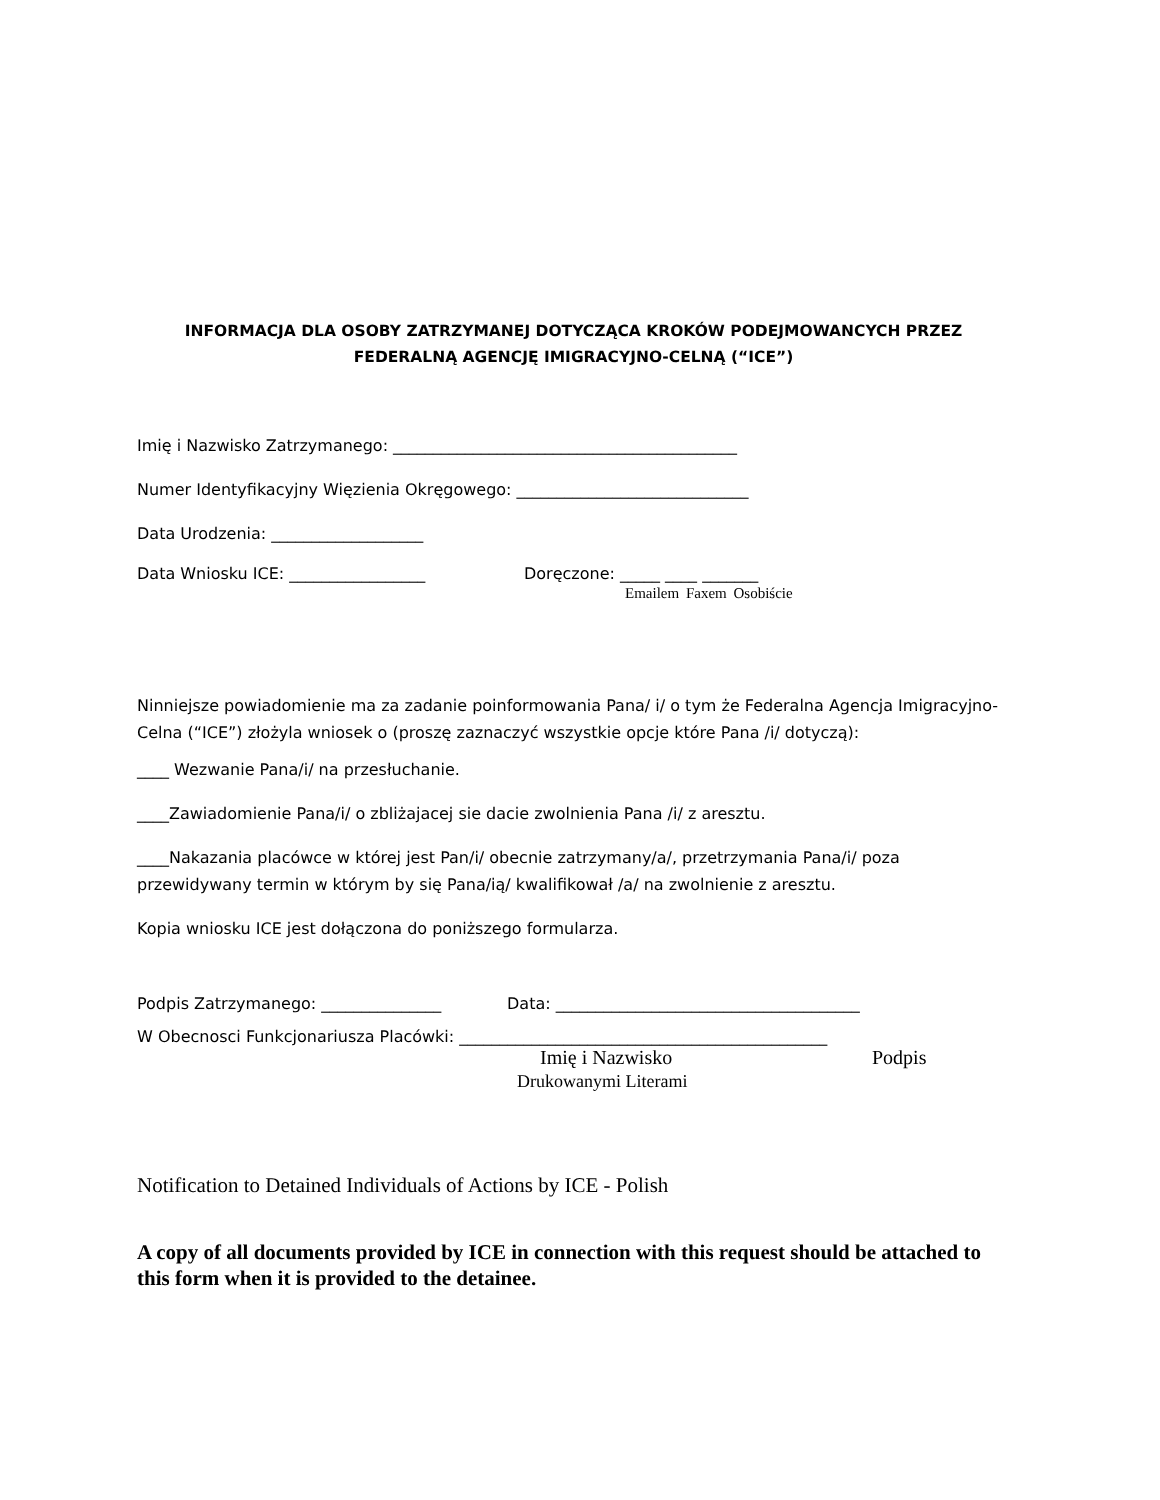INFORMACJA DLA OSOBY ZATRZYMANEJ DOTYCZĄCA KROKÓW PODEJMOWANCYCH PRZEZ
FEDERALNĄ AGENCJĘ IMIGRACYJNO-CELNĄ (“ICE”)
Imię i Nazwisko Zatrzymanego: ___________________________________________
Numer Identyfikacyjny Więzienia Okręgowego: _____________________________
Data Urodzenia: ___________________
Data Wniosku ICE: _________________ Doręczone: _____ ____ _______
Emailem Faxem Osobiście
Ninniejsze powiadomienie ma za zadanie poinformowania Pana/ i/ o tym że Federalna Agencja Imigracyjno-Celna (“ICE”) złożyla wniosek o (proszę zaznaczyć wszystkie opcje które Pana /i/ dotyczą):
____ Wezwanie Pana/i/ na przesłuchanie.
____Zawiadomienie Pana/i/ o zbliżajacej sie dacie zwolnienia Pana /i/ z aresztu.
____Nakazania placówce w której jest Pan/i/ obecnie zatrzymany/a/, przetrzymania Pana/i/ poza przewidywany termin w którym by się Pana/ią/ kwalifikował /a/ na zwolnienie z aresztu.
Kopia wniosku ICE jest dołączona do poniższego formularza.
Podpis Zatrzymanego: _______________ Data: ______________________________________
W Obecnosci Funkcjonariusza Placówki: ______________________________________________
Imię i Nazwisko Podpis
Drukowanymi Literami
Notification to Detained Individuals of Actions by ICE - Polish
A copy of all documents provided by ICE in connection with this request should be attached to this form when it is provided to the detainee.